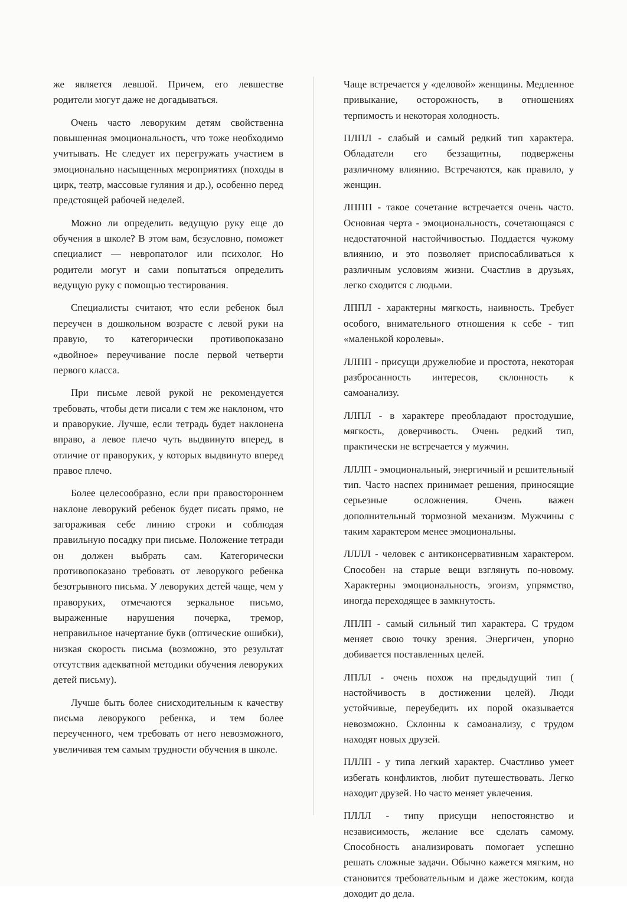же является левшой. Причем, его левшестве родители могут даже не догадываться.
Очень часто леворуким детям свойственна повышенная эмоциональность, что тоже необходимо учитывать. Не следует их перегружать участием в эмоционально насыщенных мероприятиях (походы в цирк, театр, массовые гуляния и др.), особенно перед предстоящей рабочей неделей.
Можно ли определить ведущую руку еще до обучения в школе? В этом вам, безусловно, поможет специалист — невропатолог или психолог. Но родители могут и сами попытаться определить ведущую руку с помощью тестирования.
Специалисты считают, что если ребенок был переучен в дошкольном возрасте с левой руки на правую, то категорически противопоказано «двойное» переучивание после первой четверти первого класса.
При письме левой рукой не рекомендуется требовать, чтобы дети писали с тем же наклоном, что и праворукие. Лучше, если тетрадь будет наклонена вправо, а левое плечо чуть выдвинуто вперед, в отличие от праворуких, у которых выдвинуто вперед правое плечо.
Более целесообразно, если при правостороннем наклоне леворукий ребенок будет писать прямо, не загораживая себе линию строки и соблюдая правильную посадку при письме. Положение тетради он должен выбрать сам. Категорически противопоказано требовать от леворукого ребенка безотрывного письма. У леворуких детей чаще, чем у праворуких, отмечаются зеркальное письмо, выраженные нарушения почерка, тремор, неправильное начертание букв (оптические ошибки), низкая скорость письма (возможно, это результат отсутствия адекватной методики обучения леворуких детей письму).
Лучше быть более снисходительным к качеству письма леворукого ребенка, и тем более переученного, чем требовать от него невозможного, увеличивая тем самым трудности обучения в школе.
Чаще встречается у «деловой» женщины. Медленное привыкание, осторожность, в отношениях терпимость и некоторая холодность.
ПЛПЛ - слабый и самый редкий тип характера. Обладатели его беззащитны, подвержены различному влиянию. Встречаются, как правило, у женщин.
ЛППП - такое сочетание встречается очень часто. Основная черта - эмоциональность, сочетающаяся с недостаточной настойчивостью. Поддается чужому влиянию, и это позволяет приспосабливаться к различным условиям жизни. Счастлив в друзьях, легко сходится с людьми.
ЛППЛ - характерны мягкость, наивность. Требует особого, внимательного отношения к себе - тип «маленькой королевы».
ЛЛПП - присущи дружелюбие и простота, некоторая разбросанность интересов, склонность к самоанализу.
ЛЛПЛ - в характере преобладают простодушие, мягкость, доверчивость. Очень редкий тип, практически не встречается у мужчин.
ЛЛЛП - эмоциональный, энергичный и решительный тип. Часто наспех принимает решения, приносящие серьезные осложнения. Очень важен дополнительный тормозной механизм. Мужчины с таким характером менее эмоциональны.
ЛЛЛЛ - человек с антиконсервативным характером. Способен на старые вещи взглянуть по-новому. Характерны эмоциональность, эгоизм, упрямство, иногда переходящее в замкнутость.
ЛПЛП - самый сильный тип характера. С трудом меняет свою точку зрения. Энергичен, упорно добивается поставленных целей.
ЛПЛЛ - очень похож на предыдущий тип ( настойчивость в достижении целей). Люди устойчивые, переубедить их порой оказывается невозможно. Склонны к самоанализу, с трудом находят новых друзей.
ПЛЛП - у типа легкий характер. Счастливо умеет избегать конфликтов, любит путешествовать. Легко находит друзей. Но часто меняет увлечения.
ПЛЛЛ - типу присущи непостоянство и независимость, желание все сделать самому. Способность анализировать помогает успешно решать сложные задачи. Обычно кажется мягким, но становится требовательным и даже жестоким, когда доходит до дела.